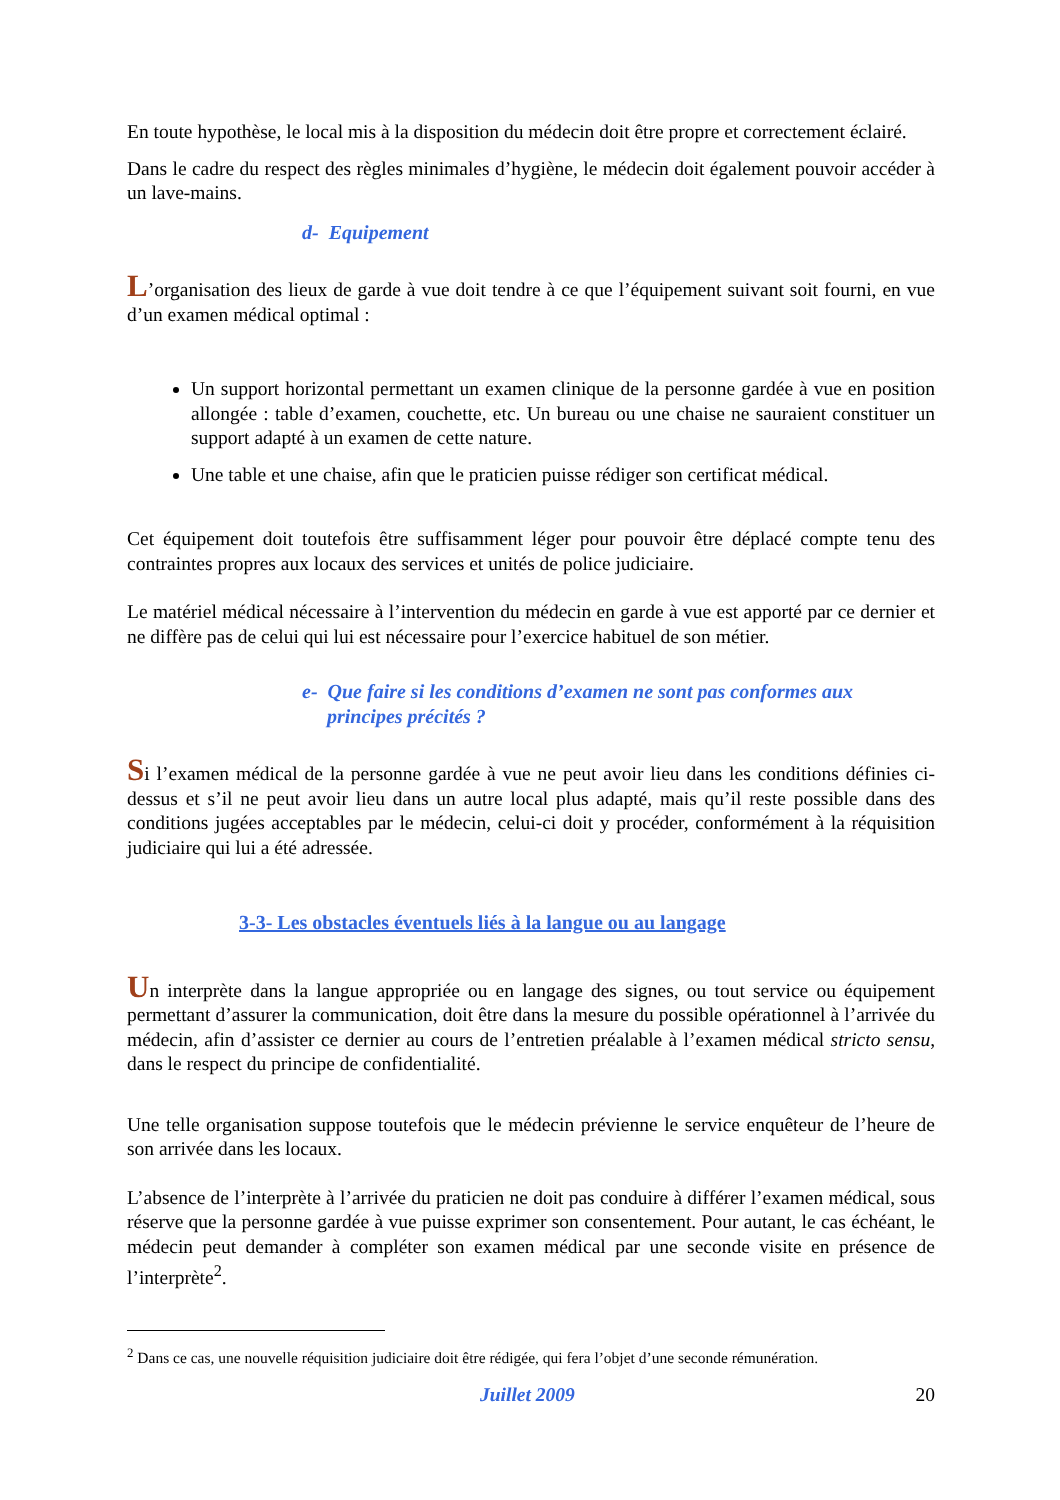En toute hypothèse, le local mis à la disposition du médecin doit être propre et correctement éclairé.
Dans le cadre du respect des règles minimales d’hygiène, le médecin doit également pouvoir accéder à un lave-mains.
d- Equipement
L’organisation des lieux de garde à vue doit tendre à ce que l’équipement suivant soit fourni, en vue d’un examen médical optimal :
Un support horizontal permettant un examen clinique de la personne gardée à vue en position allongée : table d’examen, couchette, etc. Un bureau ou une chaise ne sauraient constituer un support adapté à un examen de cette nature.
Une table et une chaise, afin que le praticien puisse rédiger son certificat médical.
Cet équipement doit toutefois être suffisamment léger pour pouvoir être déplacé compte tenu des contraintes propres aux locaux des services et unités de police judiciaire.
Le matériel médical nécessaire à l’intervention du médecin en garde à vue est apporté par ce dernier et ne diffère pas de celui qui lui est nécessaire pour l’exercice habituel de son métier.
e- Que faire si les conditions d’examen ne sont pas conformes aux
principes précités ?
Si l’examen médical de la personne gardée à vue ne peut avoir lieu dans les conditions définies ci-dessus et s’il ne peut avoir lieu dans un autre local plus adapté, mais qu’il reste possible dans des conditions jugées acceptables par le médecin, celui-ci doit y procéder, conformément à la réquisition judiciaire qui lui a été adressée.
3-3- Les obstacles éventuels liés à la langue ou au langage
Un interprète dans la langue appropriée ou en langage des signes, ou tout service ou équipement permettant d’assurer la communication, doit être dans la mesure du possible opérationnel à l’arrivée du médecin, afin d’assister ce dernier au cours de l’entretien préalable à l’examen médical stricto sensu, dans le respect du principe de confidentialité.
Une telle organisation suppose toutefois que le médecin prévienne le service enquêteur de l’heure de son arrivée dans les locaux.
L’absence de l’interprète à l’arrivée du praticien ne doit pas conduire à différer l’examen médical, sous réserve que la personne gardée à vue puisse exprimer son consentement. Pour autant, le cas échéant, le médecin peut demander à compléter son examen médical par une seconde visite en présence de l’interprète<sup>2</sup>.
<sup>2</sup> Dans ce cas, une nouvelle réquisition judiciaire doit être rédigée, qui fera l’objet d’une seconde rémunération.
Juillet 2009 20